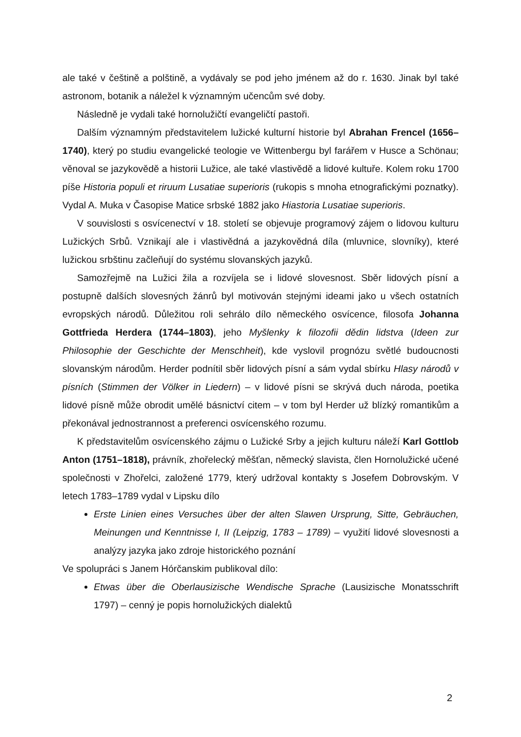ale také v češtině a polštině, a vydávaly se pod jeho jménem až do r. 1630. Jinak byl také astronom, botanik a náležel k významným učencům své doby.
Následně je vydali také hornolužičtí evangeličtí pastoři.
Dalším významným představitelem lužické kulturní historie byl Abrahan Frencel (1656–1740), který po studiu evangelické teologie ve Wittenbergu byl farářem v Husce a Schönau; věnoval se jazykovědě a historii Lužice, ale také vlastivědě a lidové kultuře. Kolem roku 1700 píše Historia populi et riruum Lusatiae superioris (rukopis s mnoha etnografickými poznatky). Vydal A. Muka v Časopise Matice srbské 1882 jako Hiastoria Lusatiae superioris.
V souvislosti s osvícenectví v 18. století se objevuje programový zájem o lidovou kulturu Lužických Srbů. Vznikají ale i vlastivědná a jazykovědná díla (mluvnice, slovníky), které lužickou srbštinu začleňují do systému slovanských jazyků.
Samozřejmě na Lužici žila a rozvíjela se i lidové slovesnost. Sběr lidových písní a postupně dalších slovesných žánrů byl motivován stejnými ideami jako u všech ostatních evropských národů. Důležitou roli sehrálo dílo německého osvícence, filosofa Johanna Gottfrieda Herdera (1744–1803), jeho Myšlenky k filozofii dědin lidstva (Ideen zur Philosophie der Geschichte der Menschheit), kde vyslovil prognózu světlé budoucnosti slovanským národům. Herder podnítil sběr lidových písní a sám vydal sbírku Hlasy národů v písních (Stimmen der Völker in Liedern) – v lidové písni se skrývá duch národa, poetika lidové písně může obrodit umělé básnictví citem – v tom byl Herder už blízký romantikům a překonával jednostrannost a preferenci osvícenského rozumu.
K představitelům osvícenského zájmu o Lužické Srby a jejich kulturu náleží Karl Gottlob Anton (1751–1818), právník, zhořelecký měšťan, německý slavista, člen Hornolužické učené společnosti v Zhořelci, založené 1779, který udržoval kontakty s Josefem Dobrovským. V letech 1783–1789 vydal v Lipsku dílo
Erste Linien eines Versuches über der alten Slawen Ursprung, Sitte, Gebräuchen, Meinungen und Kenntnisse I, II (Leipzig, 1783 – 1789) – využití lidové slovesnosti a analýzy jazyka jako zdroje historického poznání
Ve spolupráci s Janem Hórčanskim publikoval dílo:
Etwas über die Oberlausizische Wendische Sprache (Lausizische Monatsschrift 1797) – cenný je popis hornolužických dialektů
2